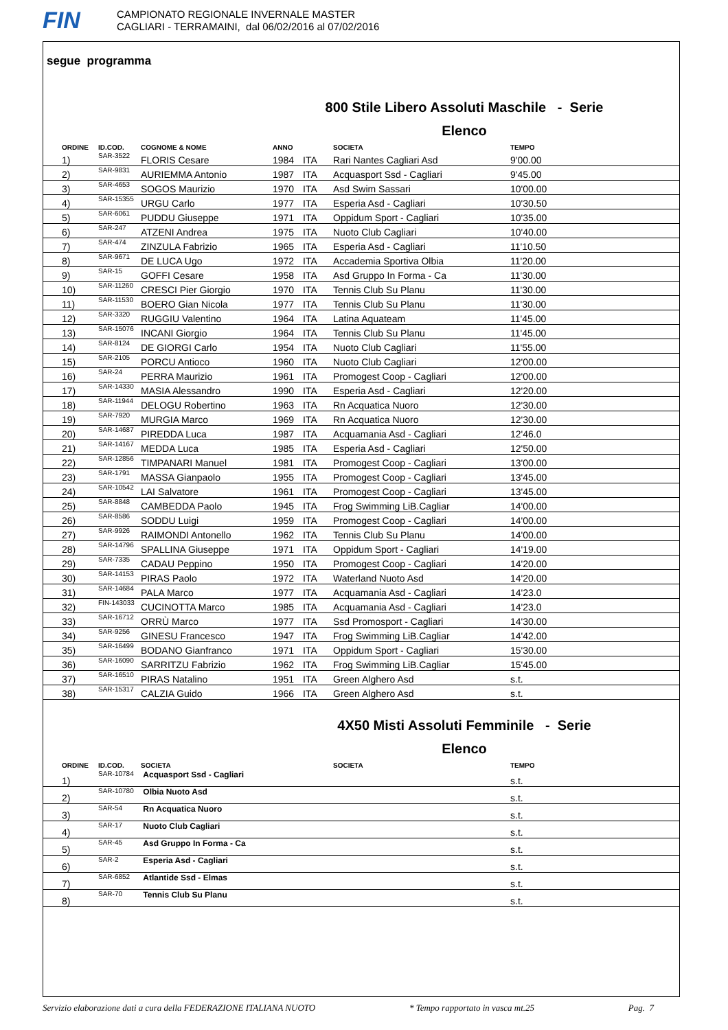FIN
CAMPIONATO REGIONALE INVERNALE MASTER
CAGLIARI - TERRAMAINI, dal 06/02/2016 al 07/02/2016
segue programma
800 Stile Libero Assoluti Maschile - Serie
Elenco
| ORDINE | ID.COD. | COGNOME & NOME | ANNO | | SOCIETA | TEMPO |
| --- | --- | --- | --- | --- | --- | --- |
| 1) | SAR-3522 | FLORIS Cesare | 1984 | ITA | Rari Nantes Cagliari Asd | 9'00.00 |
| 2) | SAR-9831 | AURIEMMA Antonio | 1987 | ITA | Acquasport Ssd - Cagliari | 9'45.00 |
| 3) | SAR-4653 | SOGOS Maurizio | 1970 | ITA | Asd Swim Sassari | 10'00.00 |
| 4) | SAR-15355 | URGU Carlo | 1977 | ITA | Esperia Asd - Cagliari | 10'30.50 |
| 5) | SAR-6061 | PUDDU Giuseppe | 1971 | ITA | Oppidum Sport - Cagliari | 10'35.00 |
| 6) | SAR-247 | ATZENI Andrea | 1975 | ITA | Nuoto Club Cagliari | 10'40.00 |
| 7) | SAR-474 | ZINZULA Fabrizio | 1965 | ITA | Esperia Asd - Cagliari | 11'10.50 |
| 8) | SAR-9671 | DE LUCA Ugo | 1972 | ITA | Accademia Sportiva Olbia | 11'20.00 |
| 9) | SAR-15 | GOFFI Cesare | 1958 | ITA | Asd Gruppo In Forma - Ca | 11'30.00 |
| 10) | SAR-11260 | CRESCI Pier Giorgio | 1970 | ITA | Tennis Club Su Planu | 11'30.00 |
| 11) | SAR-11530 | BOERO Gian Nicola | 1977 | ITA | Tennis Club Su Planu | 11'30.00 |
| 12) | SAR-3320 | RUGGIU Valentino | 1964 | ITA | Latina Aquateam | 11'45.00 |
| 13) | SAR-15076 | INCANI Giorgio | 1964 | ITA | Tennis Club Su Planu | 11'45.00 |
| 14) | SAR-8124 | DE GIORGI Carlo | 1954 | ITA | Nuoto Club Cagliari | 11'55.00 |
| 15) | SAR-2105 | PORCU Antioco | 1960 | ITA | Nuoto Club Cagliari | 12'00.00 |
| 16) | SAR-24 | PERRA Maurizio | 1961 | ITA | Promogest Coop - Cagliari | 12'00.00 |
| 17) | SAR-14330 | MASIA Alessandro | 1990 | ITA | Esperia Asd - Cagliari | 12'20.00 |
| 18) | SAR-11944 | DELOGU Robertino | 1963 | ITA | Rn Acquatica Nuoro | 12'30.00 |
| 19) | SAR-7920 | MURGIA Marco | 1969 | ITA | Rn Acquatica Nuoro | 12'30.00 |
| 20) | SAR-14687 | PIREDDA Luca | 1987 | ITA | Acquamania Asd - Cagliari | 12'46.0 |
| 21) | SAR-14167 | MEDDA Luca | 1985 | ITA | Esperia Asd - Cagliari | 12'50.00 |
| 22) | SAR-12856 | TIMPANARI Manuel | 1981 | ITA | Promogest Coop - Cagliari | 13'00.00 |
| 23) | SAR-1791 | MASSA Gianpaolo | 1955 | ITA | Promogest Coop - Cagliari | 13'45.00 |
| 24) | SAR-10542 | LAI Salvatore | 1961 | ITA | Promogest Coop - Cagliari | 13'45.00 |
| 25) | SAR-8848 | CAMBEDDA Paolo | 1945 | ITA | Frog Swimming LiB.Cagliar | 14'00.00 |
| 26) | SAR-8586 | SODDU Luigi | 1959 | ITA | Promogest Coop - Cagliari | 14'00.00 |
| 27) | SAR-9926 | RAIMONDI Antonello | 1962 | ITA | Tennis Club Su Planu | 14'00.00 |
| 28) | SAR-14796 | SPALLINA Giuseppe | 1971 | ITA | Oppidum Sport - Cagliari | 14'19.00 |
| 29) | SAR-7335 | CADAU Peppino | 1950 | ITA | Promogest Coop - Cagliari | 14'20.00 |
| 30) | SAR-14153 | PIRAS Paolo | 1972 | ITA | Waterland Nuoto Asd | 14'20.00 |
| 31) | SAR-14684 | PALA Marco | 1977 | ITA | Acquamania Asd - Cagliari | 14'23.0 |
| 32) | FIN-143033 | CUCINOTTA Marco | 1985 | ITA | Acquamania Asd - Cagliari | 14'23.0 |
| 33) | SAR-16712 | ORRÙ Marco | 1977 | ITA | Ssd Promosport - Cagliari | 14'30.00 |
| 34) | SAR-9256 | GINESU Francesco | 1947 | ITA | Frog Swimming LiB.Cagliar | 14'42.00 |
| 35) | SAR-16499 | BODANO Gianfranco | 1971 | ITA | Oppidum Sport - Cagliari | 15'30.00 |
| 36) | SAR-16090 | SARRITZU Fabrizio | 1962 | ITA | Frog Swimming LiB.Cagliar | 15'45.00 |
| 37) | SAR-16510 | PIRAS Natalino | 1951 | ITA | Green Alghero Asd | s.t. |
| 38) | SAR-15317 | CALZIA Guido | 1966 | ITA | Green Alghero Asd | s.t. |
4X50 Misti Assoluti Femminile - Serie
Elenco
| ORDINE | ID.COD. | SOCIETA | SOCIETA | TEMPO |
| --- | --- | --- | --- | --- |
| 1) | SAR-10784 | Acquasport Ssd - Cagliari | | s.t. |
| 2) | SAR-10780 | Olbia Nuoto Asd | | s.t. |
| 3) | SAR-54 | Rn Acquatica Nuoro | | s.t. |
| 4) | SAR-17 | Nuoto Club Cagliari | | s.t. |
| 5) | SAR-45 | Asd Gruppo In Forma - Ca | | s.t. |
| 6) | SAR-2 | Esperia Asd - Cagliari | | s.t. |
| 7) | SAR-6852 | Atlantide Ssd - Elmas | | s.t. |
| 8) | SAR-70 | Tennis Club Su Planu | | s.t. |
Servizio elaborazione dati a cura della FEDERAZIONE ITALIANA NUOTO * Tempo rapportato in vasca mt.25 Pag. 7